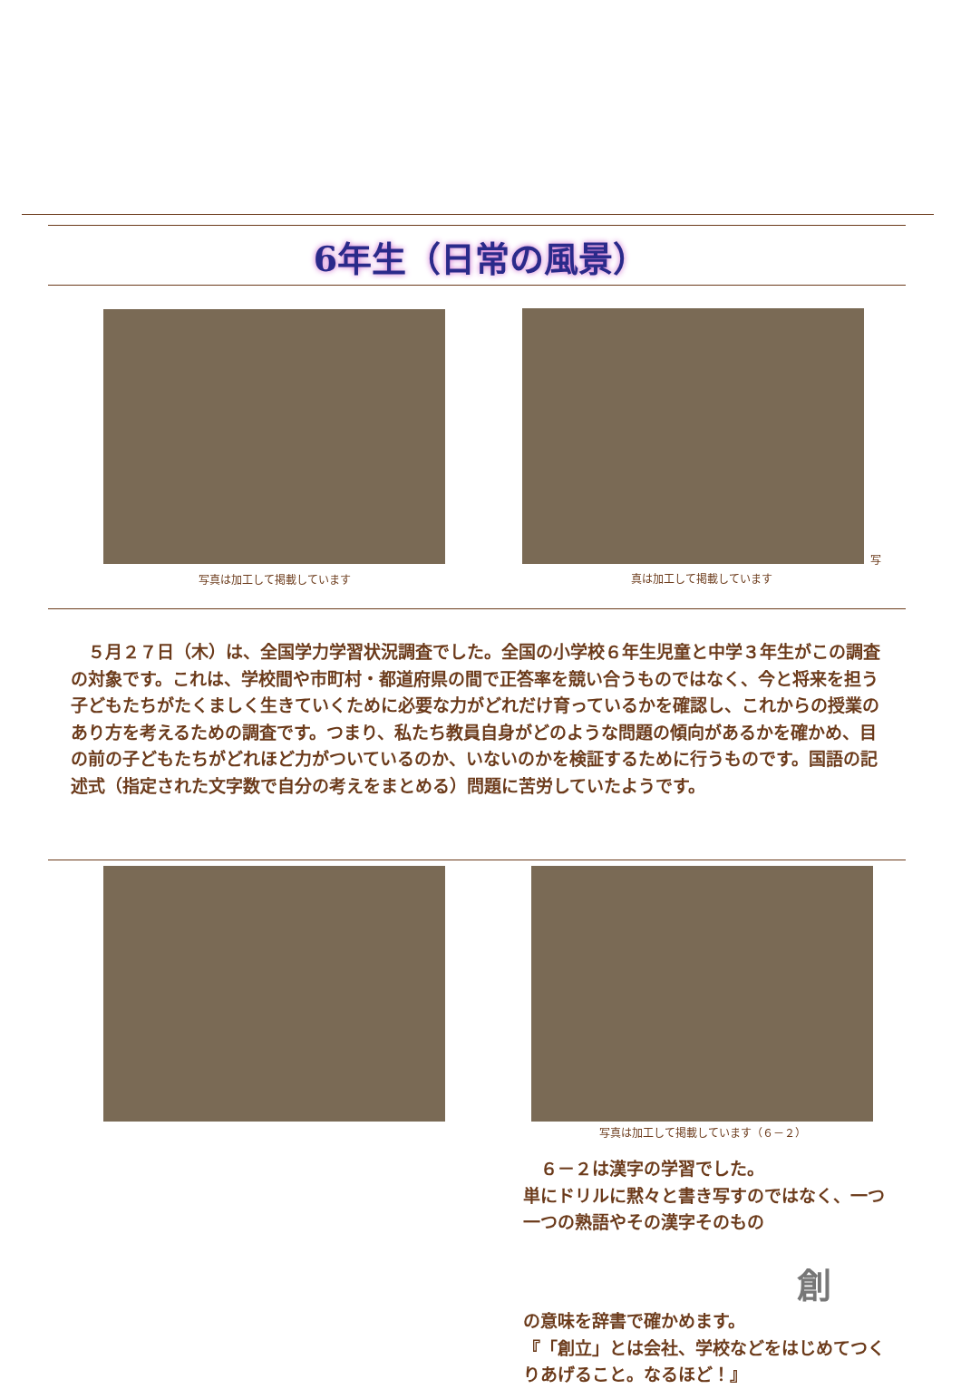6年生（日常の風景）
写真は加工して掲載しています
写
真は加工して掲載しています
　５月２７日（木）は、全国学力学習状況調査でした。全国の小学校６年生児童と中学３年生がこの調査の対象です。これは、学校間や市町村・都道府県の間で正答率を競い合うものではなく、今と将来を担う子どもたちがたくましく生きていくために必要な力がどれだけ育っているかを確認し、これからの授業のあり方を考えるための調査です。つまり、私たち教員自身がどのような問題の傾向があるかを確かめ、目の前の子どもたちがどれほど力がついているのか、いないのかを検証するために行うものです。国語の記述式（指定された文字数で自分の考えをまとめる）問題に苦労していたようです。
写真は加工して掲載しています（６－２）
　６－２は漢字の学習でした。
単にドリルに黙々と書き写すのではなく、一つ一つの熟語やその漢字そのもの
創の意味を辞書で確かめます。
『「創立」とは会社、学校などをはじめてつくりあげること。なるほど！』